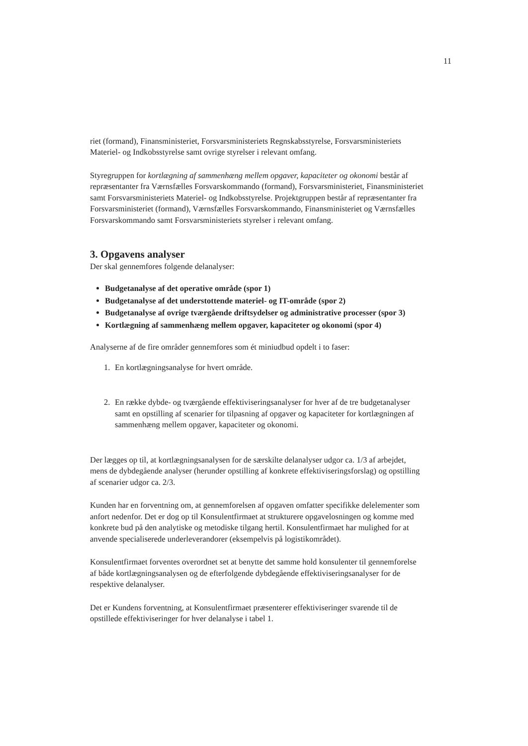11
riet (formand), Finansministeriet, Forsvarsministeriets Regnskabsstyrelse, Forsvarsministeriets Materiel- og Indkobsstyrelse samt ovrige styrelser i relevant omfang.
Styregruppen for kortlægning af sammenhæng mellem opgaver, kapaciteter og okonomi består af repræsentanter fra Værnsfælles Forsvarskommando (formand), Forsvarsministeriet, Finansministeriet samt Forsvarsministeriets Materiel- og Indkobsstyrelse. Projektgruppen består af repræsentanter fra Forsvarsministeriet (formand), Værnsfælles Forsvarskommando, Finansministeriet og Værnsfælles Forsvarskommando samt Forsvarsministeriets styrelser i relevant omfang.
3. Opgavens analyser
Der skal gennemfores folgende delanalyser:
Budgetanalyse af det operative område (spor 1)
Budgetanalyse af det understottende materiel- og IT-område (spor 2)
Budgetanalyse af ovrige tværgående driftsydelser og administrative processer (spor 3)
Kortlægning af sammenhæng mellem opgaver, kapaciteter og okonomi (spor 4)
Analyserne af de fire områder gennemfores som ét miniudbud opdelt i to faser:
1. En kortlægningsanalyse for hvert område.
2. En række dybde- og tværgående effektiviseringsanalyser for hver af de tre budgetanalyser samt en opstilling af scenarier for tilpasning af opgaver og kapaciteter for kortlægningen af sammenhæng mellem opgaver, kapaciteter og okonomi.
Der lægges op til, at kortlægningsanalysen for de særskilte delanalyser udgor ca. 1/3 af arbejdet, mens de dybdegående analyser (herunder opstilling af konkrete effektiviseringsforslag) og opstilling af scenarier udgor ca. 2/3.
Kunden har en forventning om, at gennemforelsen af opgaven omfatter specifikke delelementer som anfort nedenfor. Det er dog op til Konsulentfirmaet at strukturere opgavelosningen og komme med konkrete bud på den analytiske og metodiske tilgang hertil. Konsulentfirmaet har mulighed for at anvende specialiserede underleverandorer (eksempelvis på logistikområdet).
Konsulentfirmaet forventes overordnet set at benytte det samme hold konsulenter til gennemforelse af både kortlægningsanalysen og de efterfolgende dybdegående effektiviseringsanalyser for de respektive delanalyser.
Det er Kundens forventning, at Konsulentfirmaet præsenterer effektiviseringer svarende til de opstillede effektiviseringer for hver delanalyse i tabel 1.